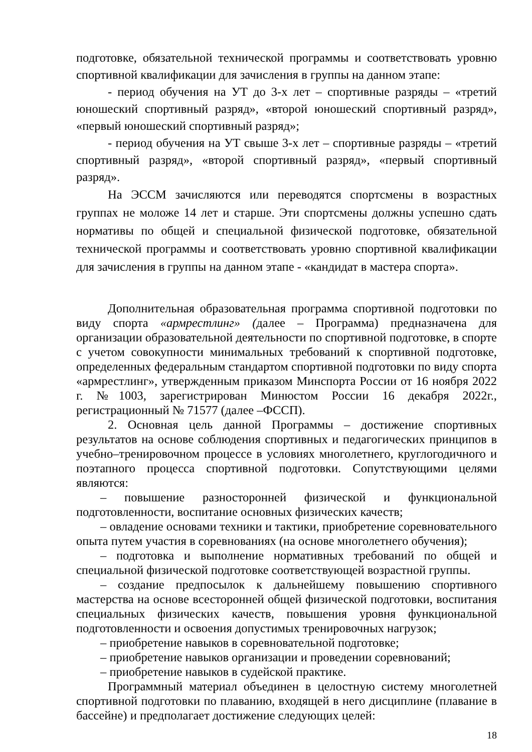подготовке, обязательной технической программы и соответствовать уровню спортивной квалификации для зачисления в группы на данном этапе:
- период обучения на УТ до 3-х лет – спортивные разряды – «третий юношеский спортивный разряд», «второй юношеский спортивный разряд», «первый юношеский спортивный разряд»;
- период обучения на УТ свыше 3-х лет – спортивные разряды – «третий спортивный разряд», «второй спортивный разряд», «первый спортивный разряд».
На ЭССМ зачисляются или переводятся спортсмены в возрастных группах не моложе 14 лет и старше. Эти спортсмены должны успешно сдать нормативы по общей и специальной физической подготовке, обязательной технической программы и соответствовать уровню спортивной квалификации для зачисления в группы на данном этапе - «кандидат в мастера спорта».
Дополнительная образовательная программа спортивной подготовки по виду спорта «армрестлинг» (далее – Программа) предназначена для организации образовательной деятельности по спортивной подготовке, в спорте с учетом совокупности минимальных требований к спортивной подготовке, определенных федеральным стандартом спортивной подготовки по виду спорта «армрестлинг», утвержденным приказом Минспорта России от 16 ноября 2022 г. №1003, зарегистрирован Минюстом России 16 декабря 2022г., регистрационный № 71577 (далее –ФССП).
2. Основная цель данной Программы – достижение спортивных результатов на основе соблюдения спортивных и педагогических принципов в учебно–тренировочном процессе в условиях многолетнего, круглогодичного и поэтапного процесса спортивной подготовки. Сопутствующими целями являются:
– повышение разносторонней физической и функциональной подготовленности, воспитание основных физических качеств;
– овладение основами техники и тактики, приобретение соревновательного опыта путем участия в соревнованиях (на основе многолетнего обучения);
– подготовка и выполнение нормативных требований по общей и специальной физической подготовке соответствующей возрастной группы.
– создание предпосылок к дальнейшему повышению спортивного мастерства на основе всесторонней общей физической подготовки, воспитания специальных физических качеств, повышения уровня функциональной подготовленности и освоения допустимых тренировочных нагрузок;
– приобретение навыков в соревновательной подготовке;
– приобретение навыков организации и проведении соревнований;
– приобретение навыков в судейской практике.
Программный материал объединен в целостную систему многолетней спортивной подготовки по плаванию, входящей в него дисциплине (плавание в бассейне) и предполагает достижение следующих целей:
18